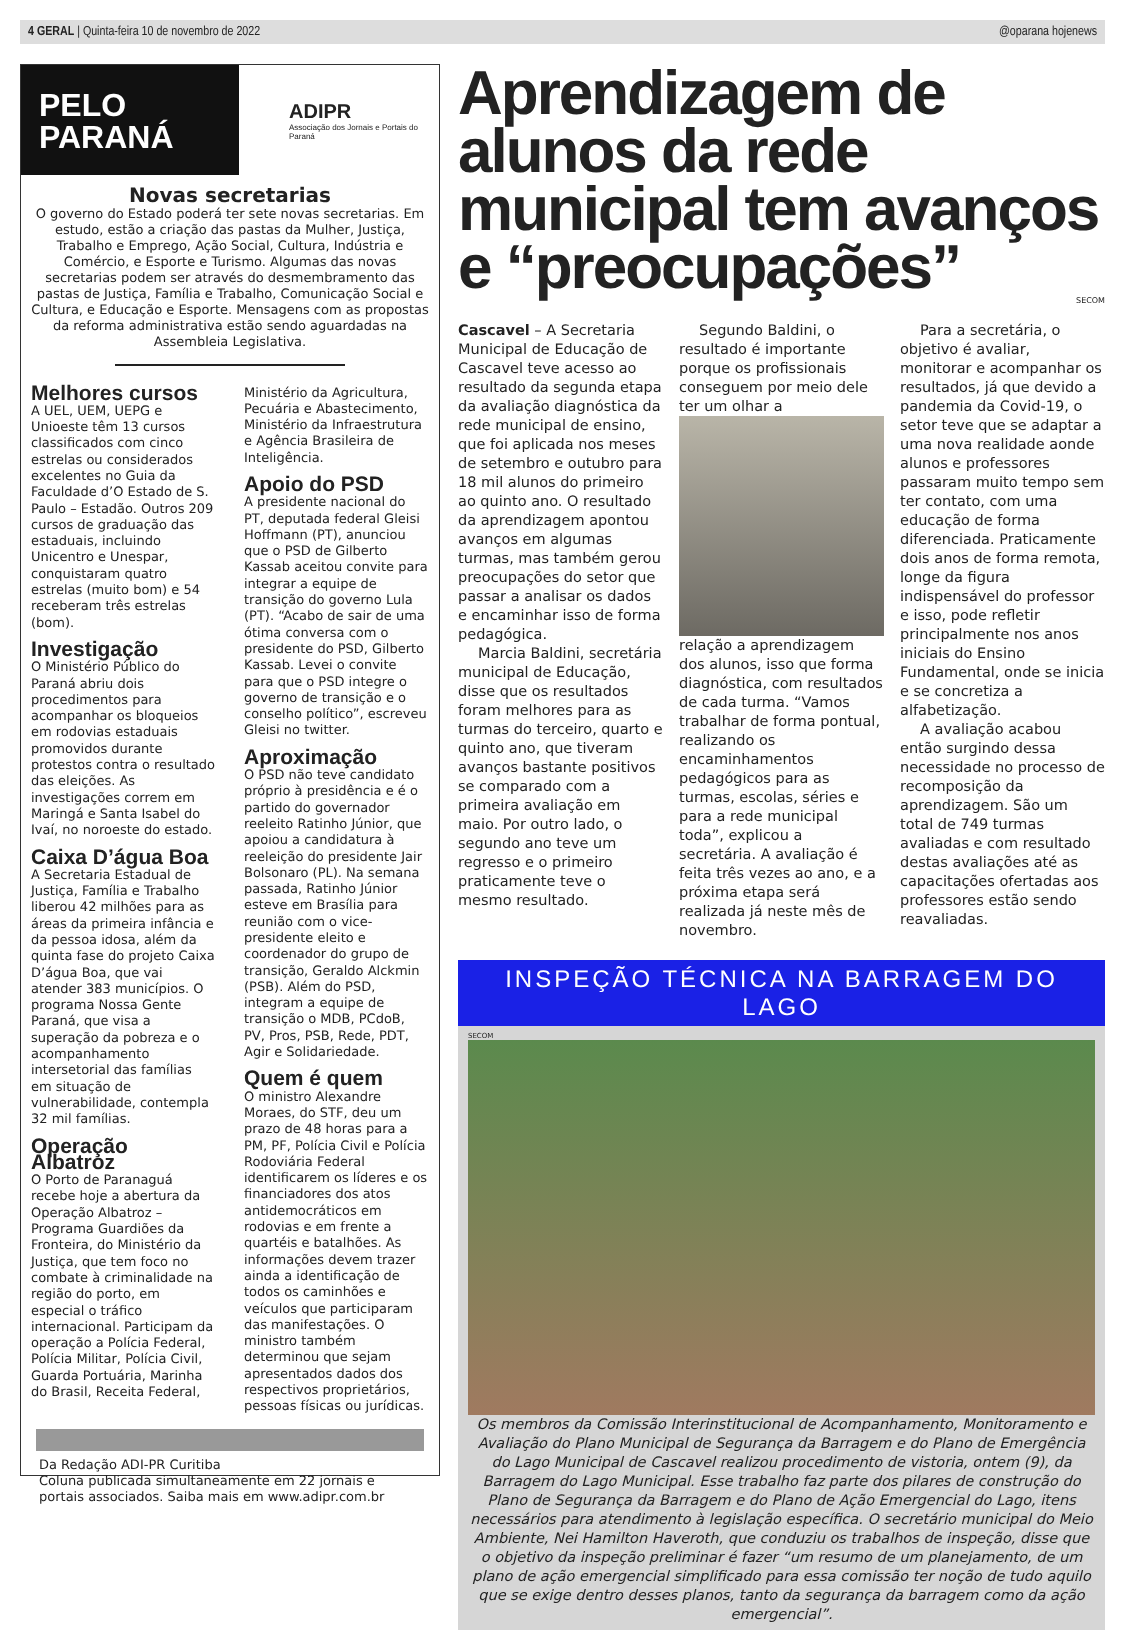4 GERAL | Quinta-feira 10 de novembro de 2022 @oparana hojenews
PELO
PARANÁ
ADIPR
Associação dos Jornais e Portais do Paraná
Novas secretarias
O governo do Estado poderá ter sete novas secretarias. Em estudo, estão a criação das pastas da Mulher, Justiça, Trabalho e Emprego, Ação Social, Cultura, Indústria e Comércio, e Esporte e Turismo. Algumas das novas secretarias podem ser através do desmembramento das pastas de Justiça, Família e Trabalho, Comunicação Social e Cultura, e Educação e Esporte. Mensagens com as propostas da reforma administrativa estão sendo aguardadas na Assembleia Legislativa.
Melhores cursos
A UEL, UEM, UEPG e Unioeste têm 13 cursos classificados com cinco estrelas ou considerados excelentes no Guia da Faculdade d’O Estado de S. Paulo – Estadão. Outros 209 cursos de graduação das estaduais, incluindo Unicentro e Unespar, conquistaram quatro estrelas (muito bom) e 54 receberam três estrelas (bom).
Investigação
O Ministério Público do Paraná abriu dois procedimentos para acompanhar os bloqueios em rodovias estaduais promovidos durante protestos contra o resultado das eleições. As investigações correm em Maringá e Santa Isabel do Ivaí, no noroeste do estado.
Caixa D’água Boa
A Secretaria Estadual de Justiça, Família e Trabalho liberou 42 milhões para as áreas da primeira infância e da pessoa idosa, além da quinta fase do projeto Caixa D’água Boa, que vai atender 383 municípios. O programa Nossa Gente Paraná, que visa a superação da pobreza e o acompanhamento intersetorial das famílias em situação de vulnerabilidade, contempla 32 mil famílias.
Operação Albatroz
O Porto de Paranaguá recebe hoje a abertura da Operação Albatroz – Programa Guardiões da Fronteira, do Ministério da Justiça, que tem foco no combate à criminalidade na região do porto, em especial o tráfico internacional. Participam da operação a Polícia Federal, Polícia Militar, Polícia Civil, Guarda Portuária, Marinha do Brasil, Receita Federal, Ministério da Agricultura, Pecuária e Abastecimento, Ministério da Infraestrutura e Agência Brasileira de Inteligência.
Apoio do PSD
A presidente nacional do PT, deputada federal Gleisi Hoffmann (PT), anunciou que o PSD de Gilberto Kassab aceitou convite para integrar a equipe de transição do governo Lula (PT). “Acabo de sair de uma ótima conversa com o presidente do PSD, Gilberto Kassab. Levei o convite para que o PSD integre o governo de transição e o conselho político”, escreveu Gleisi no twitter.
Aproximação
O PSD não teve candidato próprio à presidência e é o partido do governador reeleito Ratinho Júnior, que apoiou a candidatura à reeleição do presidente Jair Bolsonaro (PL). Na semana passada, Ratinho Júnior esteve em Brasília para reunião com o vice-presidente eleito e coordenador do grupo de transição, Geraldo Alckmin (PSB). Além do PSD, integram a equipe de transição o MDB, PCdoB, PV, Pros, PSB, Rede, PDT, Agir e Solidariedade.
Quem é quem
O ministro Alexandre Moraes, do STF, deu um prazo de 48 horas para a PM, PF, Polícia Civil e Polícia Rodoviária Federal identificarem os líderes e os financiadores dos atos antidemocráticos em rodovias e em frente a quartéis e batalhões. As informações devem trazer ainda a identificação de todos os caminhões e veículos que participaram das manifestações. O ministro também determinou que sejam apresentados dados dos respectivos proprietários, pessoas físicas ou jurídicas.
Da Redação ADI-PR Curitiba
Coluna publicada simultaneamente em 22 jornais e portais associados. Saiba mais em www.adipr.com.br
Aprendizagem de alunos da rede municipal tem avanços e “preocupações”
SECOM
Cascavel – A Secretaria Municipal de Educação de Cascavel teve acesso ao resultado da segunda etapa da avaliação diagnóstica da rede municipal de ensino, que foi aplicada nos meses de setembro e outubro para 18 mil alunos do primeiro ao quinto ano. O resultado da aprendizagem apontou avanços em algumas turmas, mas também gerou preocupações do setor que passar a analisar os dados e encaminhar isso de forma pedagógica.
Marcia Baldini, secretária municipal de Educação, disse que os resultados foram melhores para as turmas do terceiro, quarto e quinto ano, que tiveram avanços bastante positivos se comparado com a primeira avaliação em maio. Por outro lado, o segundo ano teve um regresso e o primeiro praticamente teve o mesmo resultado.
Segundo Baldini, o resultado é importante porque os profissionais conseguem por meio dele ter um olhar a
relação a aprendizagem dos alunos, isso que forma diagnóstica, com resultados de cada turma. “Vamos trabalhar de forma pontual, realizando os encaminhamentos pedagógicos para as turmas, escolas, séries e para a rede municipal toda”, explicou a secretária. A avaliação é feita três vezes ao ano, e a próxima etapa será realizada já neste mês de novembro.
Para a secretária, o objetivo é avaliar, monitorar e acompanhar os resultados, já que devido a pandemia da Covid-19, o setor teve que se adaptar a uma nova realidade aonde alunos e professores passaram muito tempo sem ter contato, com uma educação de forma diferenciada. Praticamente dois anos de forma remota, longe da figura indispensável do professor e isso, pode refletir principalmente nos anos iniciais do Ensino Fundamental, onde se inicia e se concretiza a alfabetização.
A avaliação acabou então surgindo dessa necessidade no processo de recomposição da aprendizagem. São um total de 749 turmas avaliadas e com resultado destas avaliações até as capacitações ofertadas aos professores estão sendo reavaliadas.
INSPEÇÃO TÉCNICA NA BARRAGEM DO LAGO
SECOM
Os membros da Comissão Interinstitucional de Acompanhamento, Monitoramento e Avaliação do Plano Municipal de Segurança da Barragem e do Plano de Emergência do Lago Municipal de Cascavel realizou procedimento de vistoria, ontem (9), da Barragem do Lago Municipal. Esse trabalho faz parte dos pilares de construção do Plano de Segurança da Barragem e do Plano de Ação Emergencial do Lago, itens necessários para atendimento à legislação específica. O secretário municipal do Meio Ambiente, Nei Hamilton Haveroth, que conduziu os trabalhos de inspeção, disse que o objetivo da inspeção preliminar é fazer “um resumo de um planejamento, de um plano de ação emergencial simplificado para essa comissão ter noção de tudo aquilo que se exige dentro desses planos, tanto da segurança da barragem como da ação emergencial”.